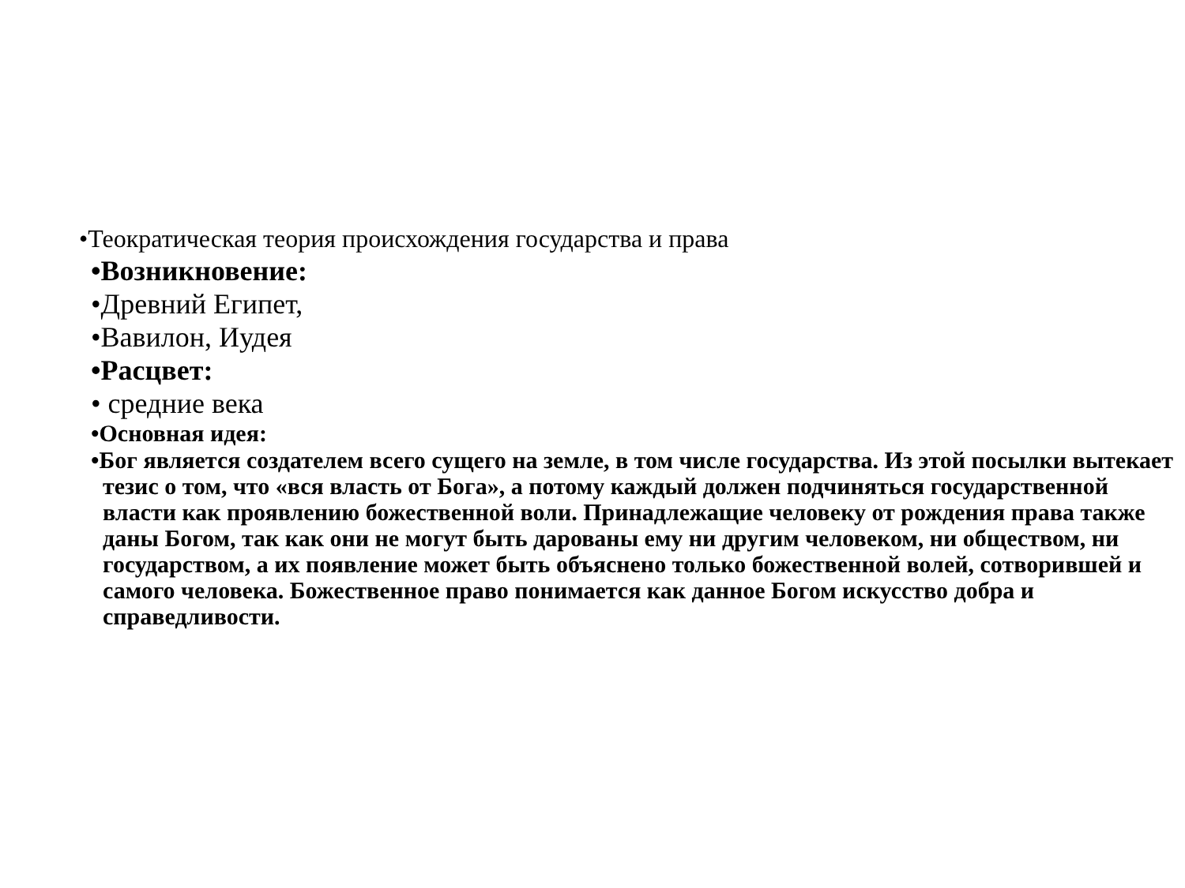•Теократическая теория происхождения государства и права
•Возникновение:
•Древний Египет,
•Вавилон, Иудея
•Расцвет:
• средние века
•Основная идея:
•Бог является создателем всего сущего на земле, в том числе государства. Из этой посылки вытекает тезис о том, что «вся власть от Бога», а потому каждый должен подчиняться государственной власти как проявлению божественной воли. Принадлежащие человеку от рождения права также даны Богом, так как они не могут быть дарованы ему ни другим человеком, ни обществом, ни государством, а их появление может быть объяснено только божественной волей, сотворившей и самого человека. Божественное право понимается как данное Богом искусство добра и справедливости.